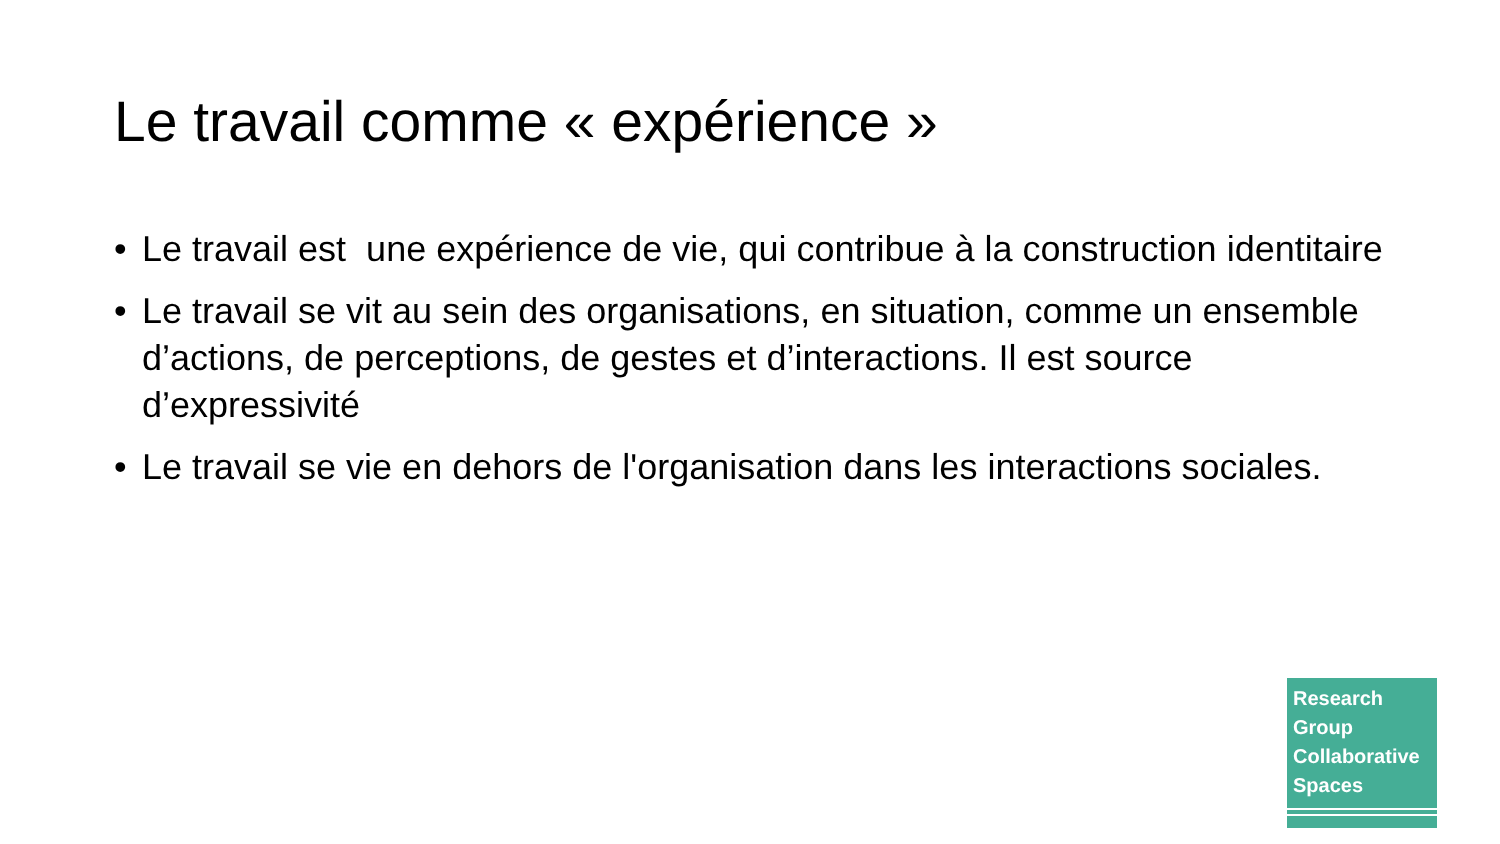Le travail comme « expérience »
• Le travail est une expérience de vie, qui contribue à la construction identitaire
• Le travail se vit au sein des organisations, en situation, comme un ensemble d’actions, de perceptions, de gestes et d’interactions. Il est source d’expressivité
• Le travail se vie en dehors de l'organisation dans les interactions sociales.
Research
Group
Collaborative
Spaces